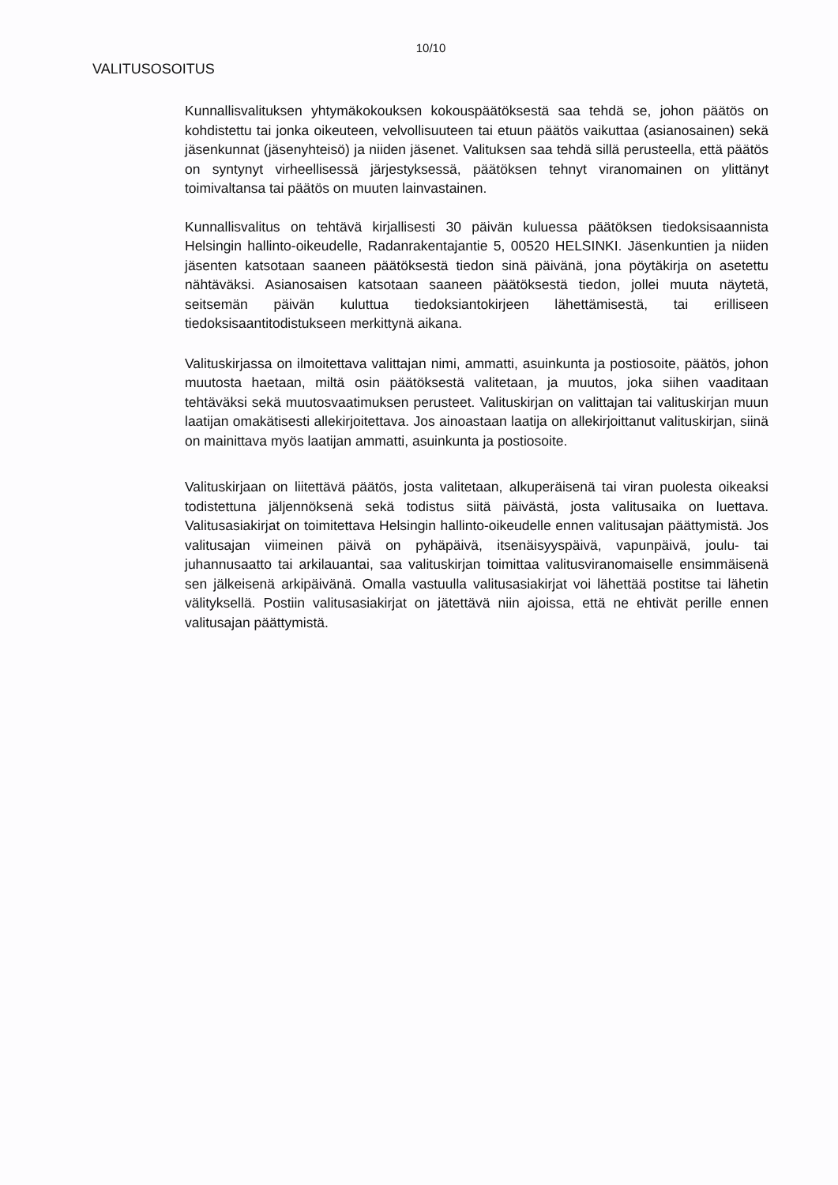10/10
VALITUSOSOITUS
Kunnallisvalituksen yhtymäkokouksen kokouspäätöksestä saa tehdä se, johon päätös on kohdistettu tai jonka oikeuteen, velvollisuuteen tai etuun päätös vaikuttaa (asianosainen) sekä jäsenkunnat (jäsenyhteisö) ja niiden jäsenet. Valituksen saa tehdä sillä perusteella, että päätös on syntynyt virheellisessä järjestyksessä, päätöksen tehnyt viranomainen on ylittänyt toimivaltansa tai päätös on muuten lainvastainen.
Kunnallisvalitus on tehtävä kirjallisesti 30 päivän kuluessa päätöksen tiedoksisaannista Helsingin hallinto-oikeudelle, Radanrakentajantie 5, 00520 HELSINKI. Jäsenkuntien ja niiden jäsenten katsotaan saaneen päätöksestä tiedon sinä päivänä, jona pöytäkirja on asetettu nähtäväksi. Asianosaisen katsotaan saaneen päätöksestä tiedon, jollei muuta näytetä, seitsemän päivän kuluttua tiedoksiantokirjeen lähettämisestä, tai erilliseen tiedoksisaantitodistukseen merkittynä aikana.
Valituskirjassa on ilmoitettava valittajan nimi, ammatti, asuinkunta ja postiosoite, päätös, johon muutosta haetaan, miltä osin päätöksestä valitetaan, ja muutos, joka siihen vaaditaan tehtäväksi sekä muutosvaatimuksen perusteet. Valituskirjan on valittajan tai valituskirjan muun laatijan omakätisesti allekirjoitettava. Jos ainoastaan laatija on allekirjoittanut valituskirjan, siinä on mainittava myös laatijan ammatti, asuinkunta ja postiosoite.
Valituskirjaan on liitettävä päätös, josta valitetaan, alkuperäisenä tai viran puolesta oikeaksi todistettuna jäljennöksenä sekä todistus siitä päivästä, josta valitusaika on luettava. Valitusasiakirjat on toimitettava Helsingin hallinto-oikeudelle ennen valitusajan päättymistä. Jos valitusajan viimeinen päivä on pyhäpäivä, itsenäisyyspäivä, vapunpäivä, joulu- tai juhannusaatto tai arkilauantai, saa valituskirjan toimittaa valitusviranomaiselle ensimmäisenä sen jälkeisenä arkipäivänä. Omalla vastuulla valitusasiakirjat voi lähettää postitse tai lähetin välityksellä. Postiin valitusasiakirjat on jätettävä niin ajoissa, että ne ehtivät perille ennen valitusajan päättymistä.